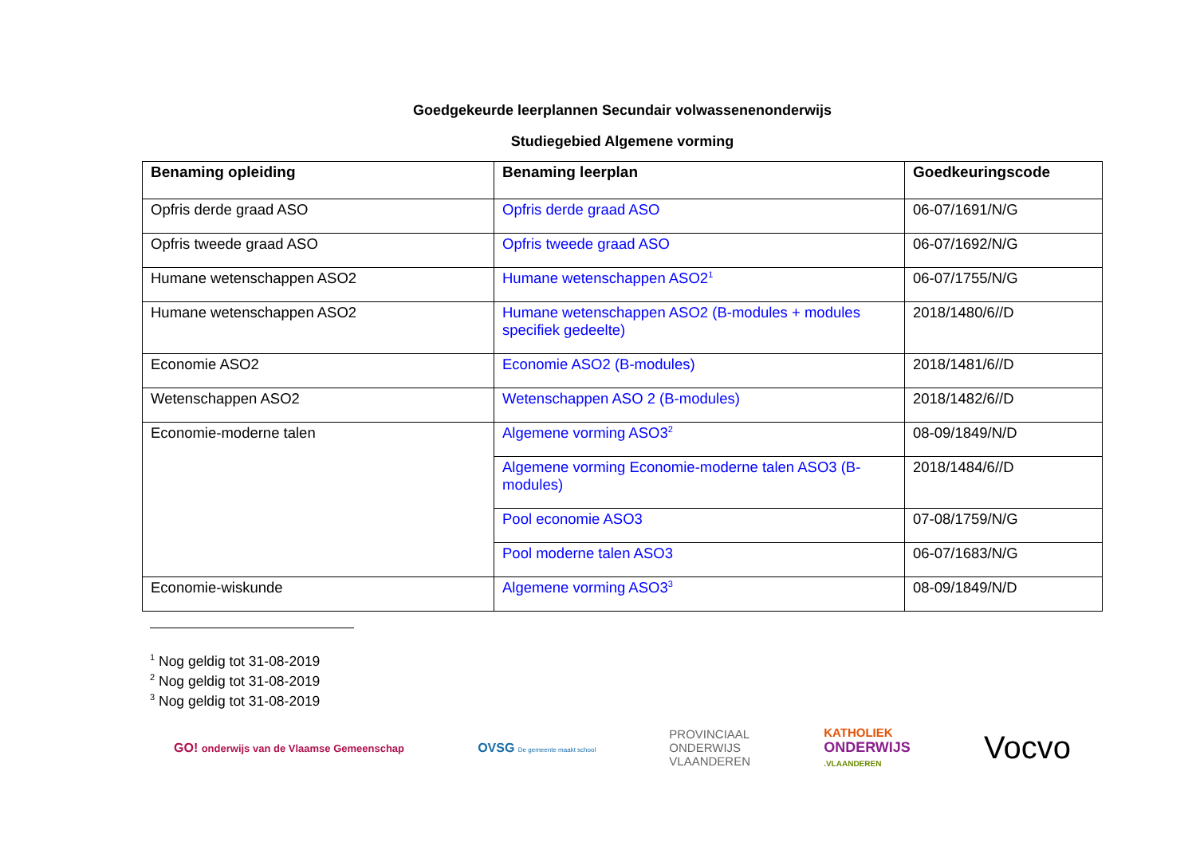Goedgekeurde leerplannen Secundair volwassenenonderwijs
Studiegebied Algemene vorming
| Benaming opleiding | Benaming leerplan | Goedkeuringscode |
| --- | --- | --- |
| Opfris derde graad ASO | Opfris derde graad ASO | 06-07/1691/N/G |
| Opfris tweede graad ASO | Opfris tweede graad ASO | 06-07/1692/N/G |
| Humane wetenschappen ASO2 | Humane wetenschappen ASO2<sup>1</sup> | 06-07/1755/N/G |
| Humane wetenschappen ASO2 | Humane wetenschappen ASO2 (B-modules + modules specifiek gedeelte) | 2018/1480/6//D |
| Economie ASO2 | Economie ASO2 (B-modules) | 2018/1481/6//D |
| Wetenschappen ASO2 | Wetenschappen ASO 2 (B-modules) | 2018/1482/6//D |
| Economie-moderne talen | Algemene vorming ASO3<sup>2</sup> | 08-09/1849/N/D |
| | Algemene vorming Economie-moderne talen ASO3 (B-modules) | 2018/1484/6//D |
| | Pool economie ASO3 | 07-08/1759/N/G |
| | Pool moderne talen ASO3 | 06-07/1683/N/G |
| Economie-wiskunde | Algemene vorming ASO3<sup>3</sup> | 08-09/1849/N/D |
<sup>1</sup> Nog geldig tot 31-08-2019
<sup>2</sup> Nog geldig tot 31-08-2019
<sup>3</sup> Nog geldig tot 31-08-2019
GO! onderwijs van de Vlaamse Gemeenschap
OVSG De gemeente maakt school
PROVINCIAAL
ONDERWIJS
VLAANDEREN
KATHOLIEK
ONDERWIJS
.VLAANDEREN
Vocvo